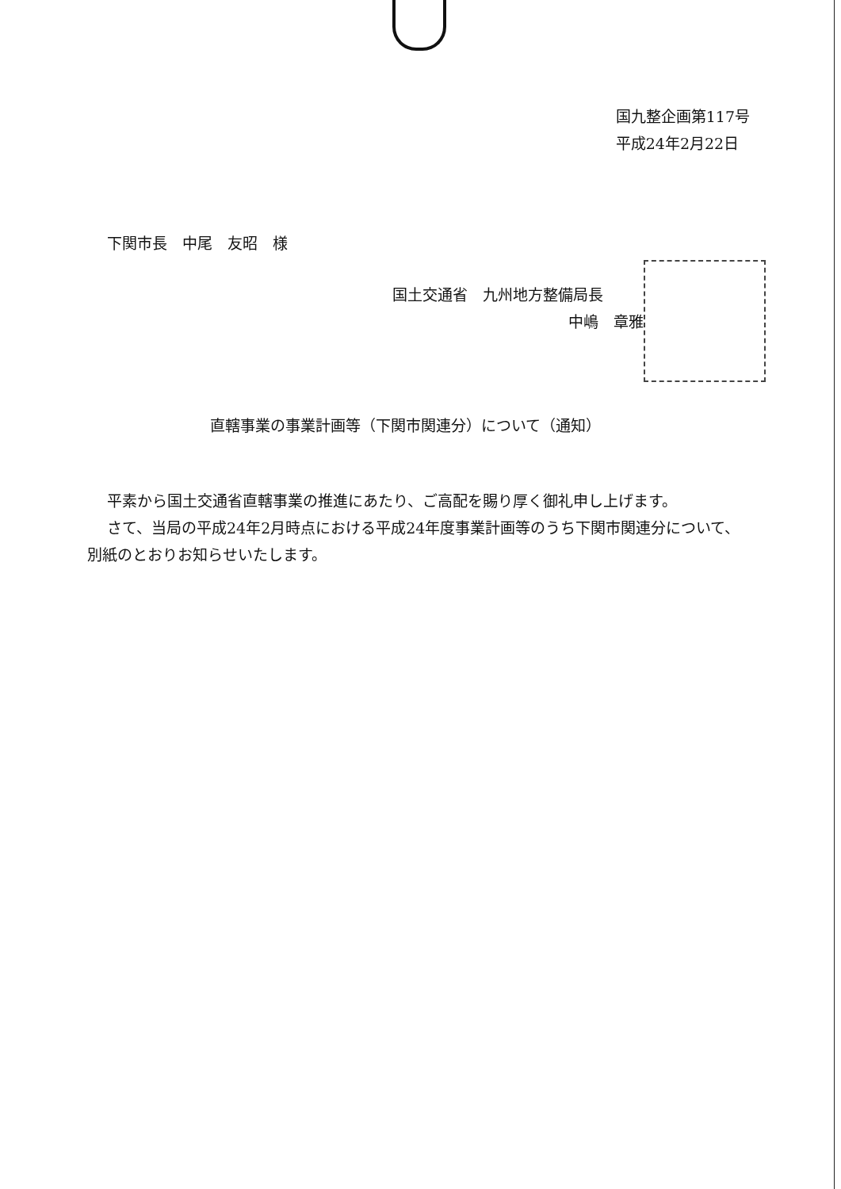国九整企画第117号
平成24年2月22日
下関市長　中尾　友昭　様
国土交通省　九州地方整備局長
中嶋　章雅
直轄事業の事業計画等（下関市関連分）について（通知）
平素から国土交通省直轄事業の推進にあたり、ご高配を賜り厚く御礼申し上げます。
さて、当局の平成24年2月時点における平成24年度事業計画等のうち下関市関連分について、別紙のとおりお知らせいたします。